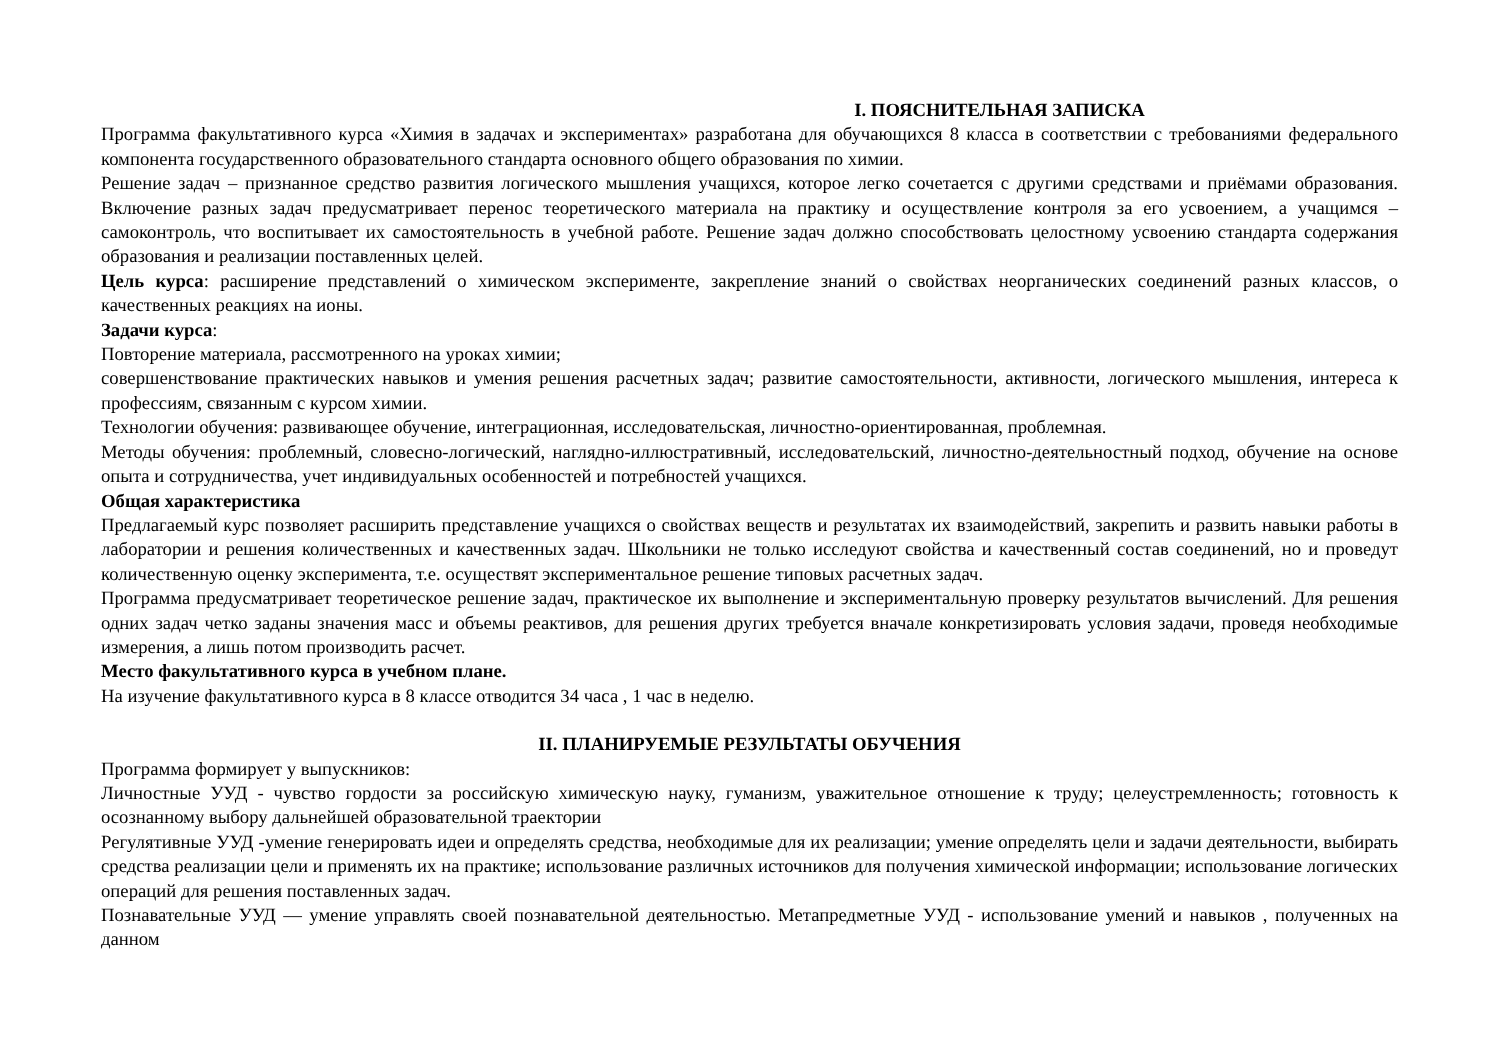I. ПОЯСНИТЕЛЬНАЯ ЗАПИСКА
Программа факультативного курса «Химия в задачах и экспериментах» разработана для обучающихся 8 класса в соответствии с требованиями федерального компонента государственного образовательного стандарта основного общего образования по химии.
Решение задач – признанное средство развития логического мышления учащихся, которое легко сочетается с другими средствами и приёмами образования. Включение разных задач предусматривает перенос теоретического материала на практику и осуществление контроля за его усвоением, а учащимся – самоконтроль, что воспитывает их самостоятельность в учебной работе. Решение задач должно способствовать целостному усвоению стандарта содержания образования и реализации поставленных целей.
Цель курса: расширение представлений о химическом эксперименте, закрепление знаний о свойствах неорганических соединений разных классов, о качественных реакциях на ионы.
Задачи курса:
Повторение материала, рассмотренного на уроках химии;
совершенствование практических навыков и умения решения расчетных задач; развитие самостоятельности, активности, логического мышления, интереса к профессиям, связанным с курсом химии.
Технологии обучения: развивающее обучение, интеграционная, исследовательская, личностно-ориентированная, проблемная.
Методы обучения: проблемный, словесно-логический, наглядно-иллюстративный, исследовательский, личностно-деятельностный подход, обучение на основе опыта и сотрудничества, учет индивидуальных особенностей и потребностей учащихся.
Общая характеристика
Предлагаемый курс позволяет расширить представление учащихся о свойствах веществ и результатах их взаимодействий, закрепить и развить навыки работы в лаборатории и решения количественных и качественных задач. Школьники не только исследуют свойства и качественный состав соединений, но и проведут количественную оценку эксперимента, т.е. осуществят экспериментальное решение типовых расчетных задач.
Программа предусматривает теоретическое решение задач, практическое их выполнение и экспериментальную проверку результатов вычислений. Для решения одних задач четко заданы значения масс и объемы реактивов, для решения других требуется вначале конкретизировать условия задачи, проведя необходимые измерения, а лишь потом производить расчет.
Место факультативного курса в учебном плане.
На изучение факультативного курса в 8 классе отводится 34 часа , 1 час в неделю.
II. ПЛАНИРУЕМЫЕ РЕЗУЛЬТАТЫ ОБУЧЕНИЯ
Программа формирует у выпускников:
Личностные УУД - чувство гордости за российскую химическую науку, гуманизм, уважительное отношение к труду; целеустремленность; готовность к осознанному выбору дальнейшей образовательной траектории
Регулятивные УУД -умение генерировать идеи и определять средства, необходимые для их реализации; умение определять цели и задачи деятельности, выбирать средства реализации цели и применять их на практике; использование различных источников для получения химической информации; использование логических операций для решения поставленных задач.
Познавательные УУД — умение управлять своей познавательной деятельностью. Метапредметные УУД - использование умений и навыков , полученных на данном